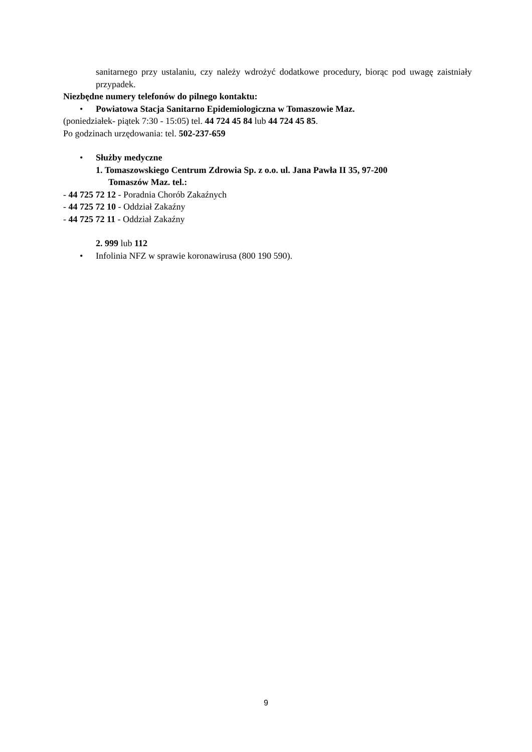sanitarnego przy ustalaniu, czy należy wdrożyć dodatkowe procedury, biorąc pod uwagę zaistniały przypadek.
Niezbędne numery telefonów do pilnego kontaktu:
• Powiatowa Stacja Sanitarno Epidemiologiczna w Tomaszowie Maz.
(poniedziałek- piątek 7:30 - 15:05) tel. 44 724 45 84 lub 44 724 45 85.
Po godzinach urzędowania: tel. 502-237-659
• Służby medyczne
1. Tomaszowskiego Centrum Zdrowia Sp. z o.o. ul. Jana Pawła II 35, 97-200
Tomaszów Maz. tel.:
- 44 725 72 12 - Poradnia Chorób Zakaźnych
- 44 725 72 10 - Oddział Zakaźny
- 44 725 72 11 - Oddział Zakaźny
2. 999 lub 112
• Infolinia NFZ w sprawie koronawirusa (800 190 590).
9